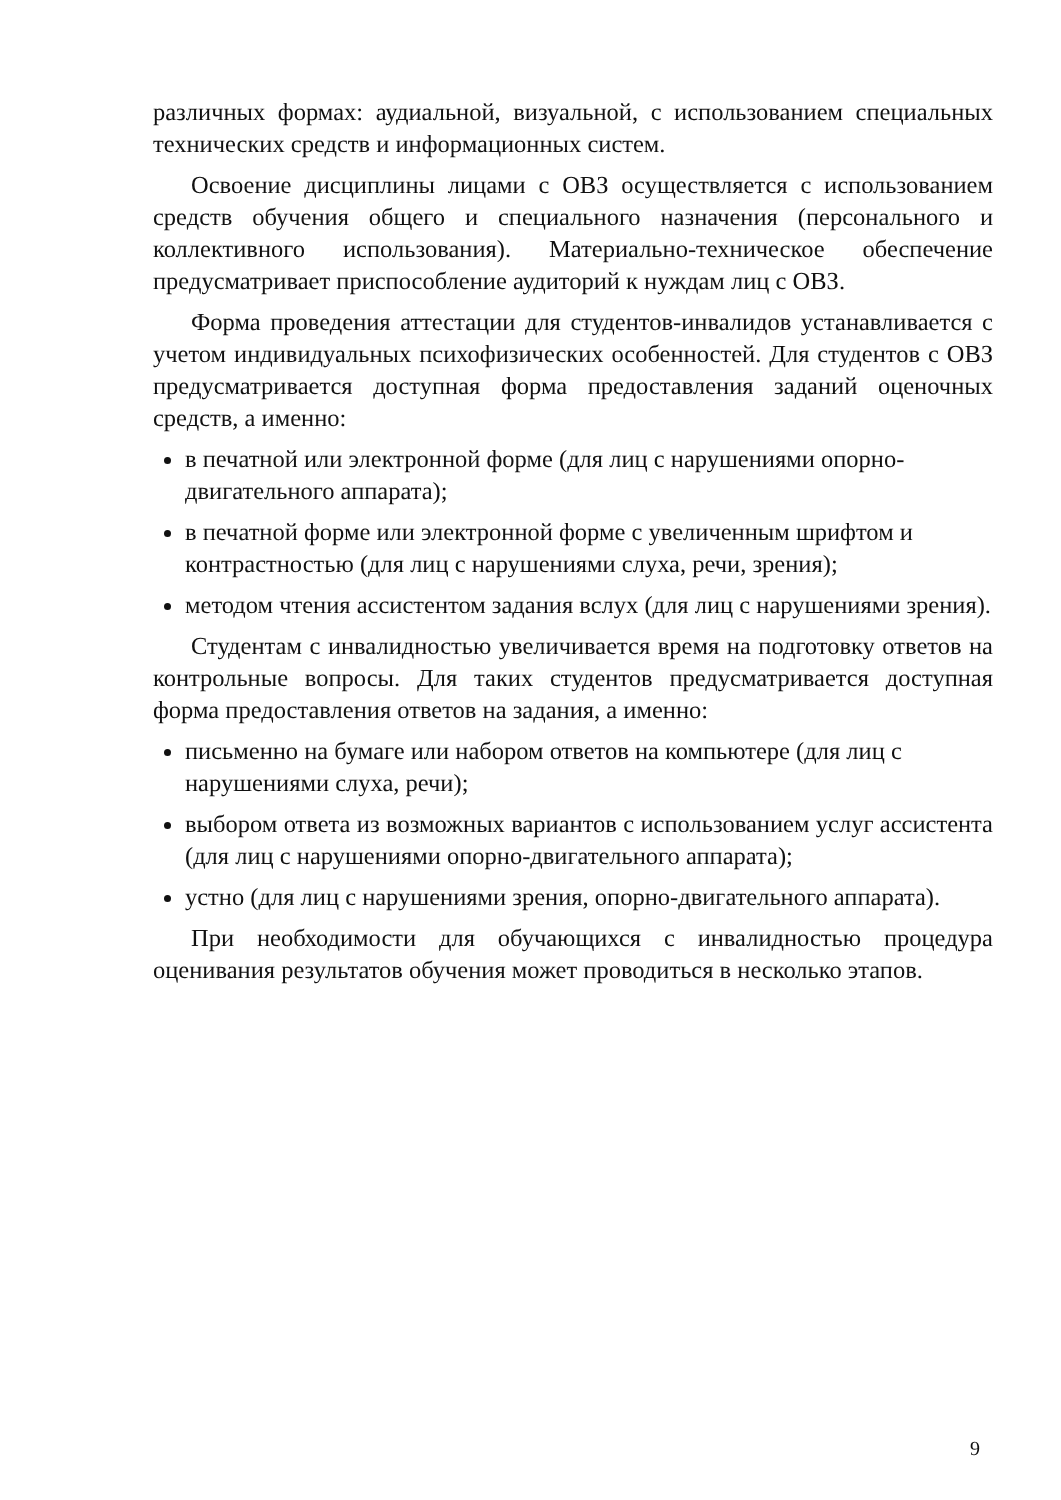различных формах: аудиальной, визуальной, с использованием специальных технических средств и информационных систем.
Освоение дисциплины лицами с ОВЗ осуществляется с использованием средств обучения общего и специального назначения (персонального и коллективного использования). Материально-техническое обеспечение предусматривает приспособление аудиторий к нуждам лиц с ОВЗ.
Форма проведения аттестации для студентов-инвалидов устанавливается с учетом индивидуальных психофизических особенностей. Для студентов с ОВЗ предусматривается доступная форма предоставления заданий оценочных средств, а именно:
в печатной или электронной форме (для лиц с нарушениями опорно-двигательного аппарата);
в печатной форме или электронной форме с увеличенным шрифтом и контрастностью (для лиц с нарушениями слуха, речи, зрения);
методом чтения ассистентом задания вслух (для лиц с нарушениями зрения).
Студентам с инвалидностью увеличивается время на подготовку ответов на контрольные вопросы. Для таких студентов предусматривается доступная форма предоставления ответов на задания, а именно:
письменно на бумаге или набором ответов на компьютере (для лиц с нарушениями слуха, речи);
выбором ответа из возможных вариантов с использованием услуг ассистента (для лиц с нарушениями опорно-двигательного аппарата);
устно (для лиц с нарушениями зрения, опорно-двигательного аппарата).
При необходимости для обучающихся с инвалидностью процедура оценивания результатов обучения может проводиться в несколько этапов.
9